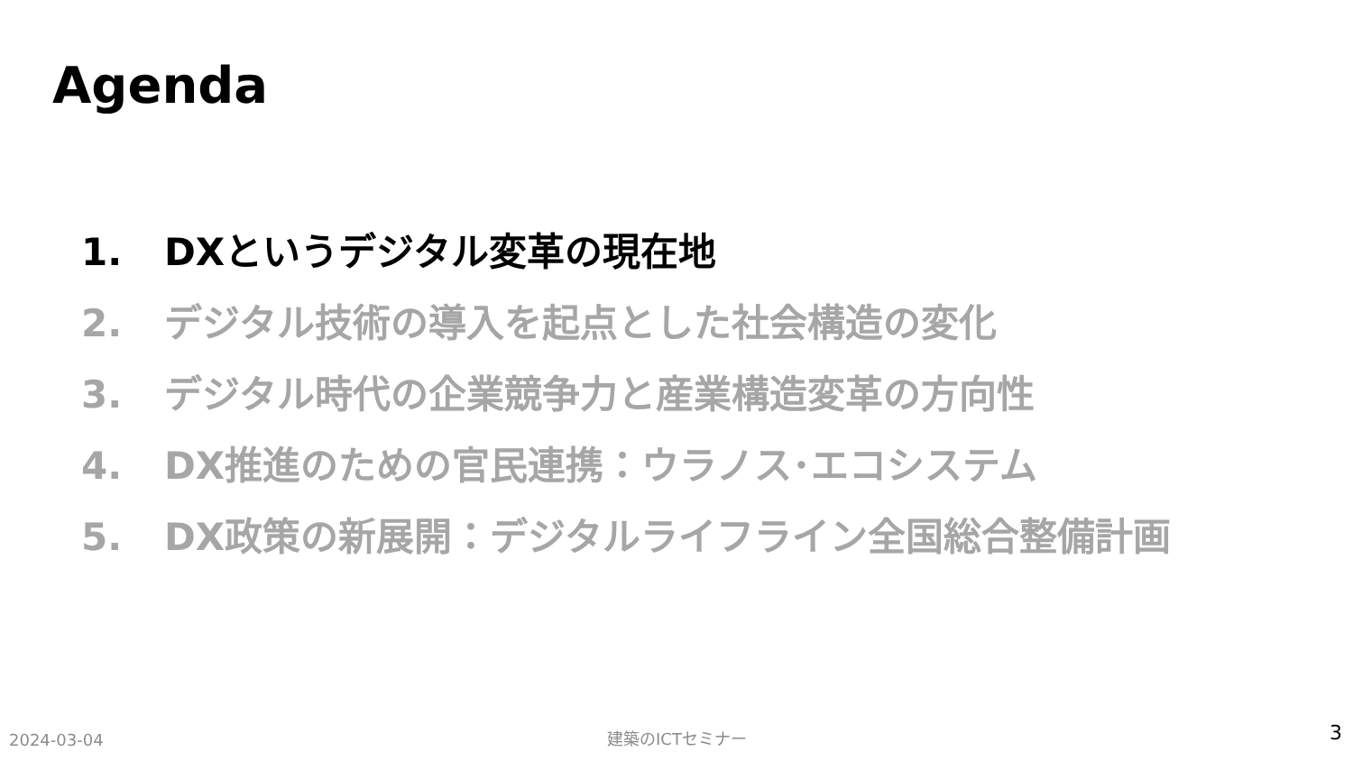Agenda
1. DXというデジタル変革の現在地
2. デジタル技術の導入を起点とした社会構造の変化
3. デジタル時代の企業競争力と産業構造変革の方向性
4. DX推進のための官民連携：ウラノス･エコシステム
5. DX政策の新展開：デジタルライフライン全国総合整備計画
2024-03-04 建築のICTセミナー 3